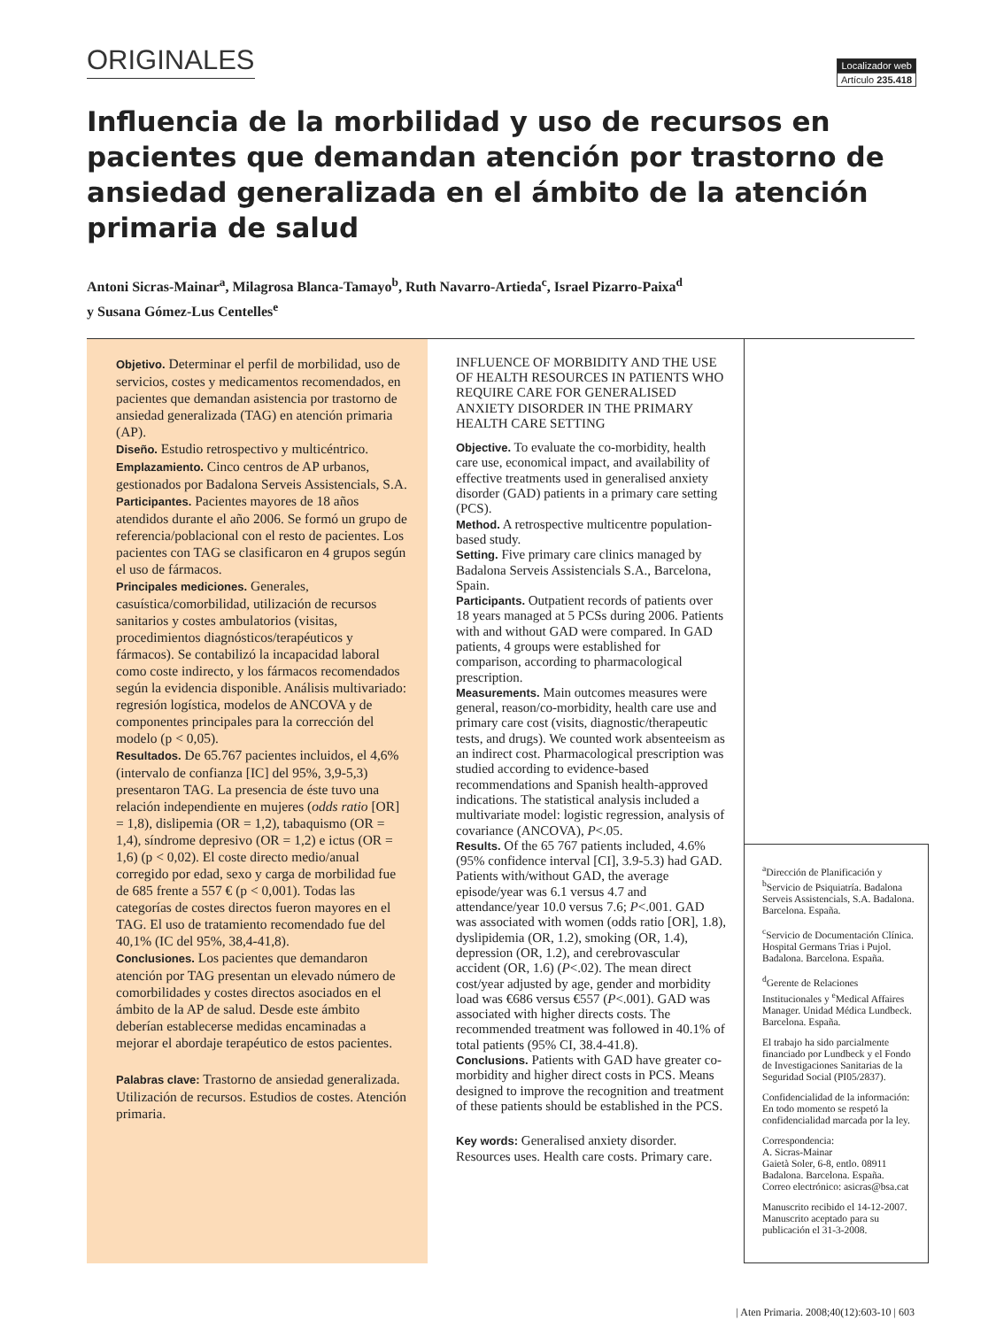ORIGINALES
Localizador web
Artículo 235.418
Influencia de la morbilidad y uso de recursos en pacientes que demandan atención por trastorno de ansiedad generalizada en el ámbito de la atención primaria de salud
Antoni Sicras-Mainar<sup>a</sup>, Milagrosa Blanca-Tamayo<sup>b</sup>, Ruth Navarro-Artieda<sup>c</sup>, Israel Pizarro-Paixa<sup>d</sup>
y Susana Gómez-Lus Centelles<sup>e</sup>
Objetivo. Determinar el perfil de morbilidad, uso de servicios, costes y medicamentos recomendados, en pacientes que demandan asistencia por trastorno de ansiedad generalizada (TAG) en atención primaria (AP).
Diseño. Estudio retrospectivo y multicéntrico.
Emplazamiento. Cinco centros de AP urbanos, gestionados por Badalona Serveis Assistencials, S.A.
Participantes. Pacientes mayores de 18 años atendidos durante el año 2006. Se formó un grupo de referencia/poblacional con el resto de pacientes. Los pacientes con TAG se clasificaron en 4 grupos según el uso de fármacos.
Principales mediciones. Generales, casuística/comorbilidad, utilización de recursos sanitarios y costes ambulatorios (visitas, procedimientos diagnósticos/terapéuticos y fármacos). Se contabilizó la incapacidad laboral como coste indirecto, y los fármacos recomendados según la evidencia disponible. Análisis multivariado: regresión logística, modelos de ANCOVA y de componentes principales para la corrección del modelo (p < 0,05).
Resultados. De 65.767 pacientes incluidos, el 4,6% (intervalo de confianza [IC] del 95%, 3,9-5,3) presentaron TAG. La presencia de éste tuvo una relación independiente en mujeres (odds ratio [OR] = 1,8), dislipemia (OR = 1,2), tabaquismo (OR = 1,4), síndrome depresivo (OR = 1,2) e ictus (OR = 1,6) (p < 0,02). El coste directo medio/anual corregido por edad, sexo y carga de morbilidad fue de 685 frente a 557 € (p < 0,001). Todas las categorías de costes directos fueron mayores en el TAG. El uso de tratamiento recomendado fue del 40,1% (IC del 95%, 38,4-41,8).
Conclusiones. Los pacientes que demandaron atención por TAG presentan un elevado número de comorbilidades y costes directos asociados en el ámbito de la AP de salud. Desde este ámbito deberían establecerse medidas encaminadas a mejorar el abordaje terapéutico de estos pacientes.
Palabras clave: Trastorno de ansiedad generalizada. Utilización de recursos. Estudios de costes. Atención primaria.
INFLUENCE OF MORBIDITY AND THE USE OF HEALTH RESOURCES IN PATIENTS WHO REQUIRE CARE FOR GENERALISED ANXIETY DISORDER IN THE PRIMARY HEALTH CARE SETTING
Objective. To evaluate the co-morbidity, health care use, economical impact, and availability of effective treatments used in generalised anxiety disorder (GAD) patients in a primary care setting (PCS).
Method. A retrospective multicentre population-based study.
Setting. Five primary care clinics managed by Badalona Serveis Assistencials S.A., Barcelona, Spain.
Participants. Outpatient records of patients over 18 years managed at 5 PCSs during 2006. Patients with and without GAD were compared. In GAD patients, 4 groups were established for comparison, according to pharmacological prescription.
Measurements. Main outcomes measures were general, reason/co-morbidity, health care use and primary care cost (visits, diagnostic/therapeutic tests, and drugs). We counted work absenteeism as an indirect cost. Pharmacological prescription was studied according to evidence-based recommendations and Spanish health-approved indications. The statistical analysis included a multivariate model: logistic regression, analysis of covariance (ANCOVA), P<.05.
Results. Of the 65 767 patients included, 4.6% (95% confidence interval [CI], 3.9-5.3) had GAD. Patients with/without GAD, the average episode/year was 6.1 versus 4.7 and attendance/year 10.0 versus 7.6; P<.001. GAD was associated with women (odds ratio [OR], 1.8), dyslipidemia (OR, 1.2), smoking (OR, 1.4), depression (OR, 1.2), and cerebrovascular accident (OR, 1.6) (P<.02). The mean direct cost/year adjusted by age, gender and morbidity load was €686 versus €557 (P<.001). GAD was associated with higher directs costs. The recommended treatment was followed in 40.1% of total patients (95% CI, 38.4-41.8).
Conclusions. Patients with GAD have greater co-morbidity and higher direct costs in PCS. Means designed to improve the recognition and treatment of these patients should be established in the PCS.
Key words: Generalised anxiety disorder. Resources uses. Health care costs. Primary care.
<sup>a</sup> Dirección de Planificación y <sup>b</sup>Servicio de Psiquiatría. Badalona Serveis Assistencials, S.A. Badalona. Barcelona. España.
<sup>c</sup> Servicio de Documentación Clínica. Hospital Germans Trias i Pujol. Badalona. Barcelona. España.
<sup>d</sup> Gerente de Relaciones Institucionales y <sup>e</sup>Medical Affaires Manager. Unidad Médica Lundbeck. Barcelona. España.
El trabajo ha sido parcialmente financiado por Lundbeck y el Fondo de Investigaciones Sanitarias de la Seguridad Social (PI05/2837).
Confidencialidad de la información: En todo momento se respetó la confidencialidad marcada por la ley.
Correspondencia:
A. Sicras-Mainar
Gaietà Soler, 6-8, entlo. 08911 Badalona. Barcelona. España.
Correo electrónico: asicras@bsa.cat
Manuscrito recibido el 14-12-2007.
Manuscrito aceptado para su publicación el 31-3-2008.
| Aten Primaria. 2008;40(12):603-10 | 603